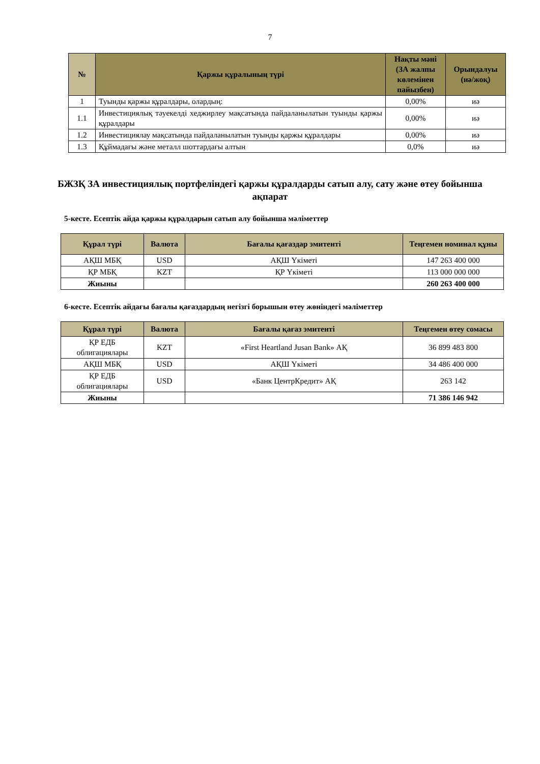7
| № | Қаржы құралының түрі | Нақты мәні (ЗА жалпы көлемінен пайызбен) | Орындалуы (иә/жоқ) |
| --- | --- | --- | --- |
| 1 | Туынды қаржы құралдары, олардың: | 0,00% | иә |
| 1.1 | Инвестициялық тәуекелді хеджирлеу мақсатында пайдаланылатын туынды қаржы құралдары | 0,00% | иә |
| 1.2 | Инвестициялау мақсатында пайдаланылатын туынды қаржы құралдары | 0,00% | иә |
| 1.3 | Құймадағы және металл шоттардағы алтын | 0,0% | иә |
БЖЗҚ ЗА инвестициялық портфеліндегі қаржы құралдарды сатып алу, сату және өтеу бойынша ақпарат
5-кесте. Есептік айда қаржы құралдарын сатып алу бойынша мәліметтер
| Құрал түрі | Валюта | Бағалы қағаздар эмитенті | Теңгемен номинал құны |
| --- | --- | --- | --- |
| АҚШ МБҚ | USD | АҚШ Үкіметі | 147 263 400 000 |
| ҚР МБҚ | KZT | ҚР Үкіметі | 113 000 000 000 |
| Жиыны | | | 260 263 400 000 |
6-кесте. Есептік айдағы бағалы қағаздардың негізгі борышын өтеу жөніндегі мәліметтер
| Құрал түрі | Валюта | Бағалы қағаз эмитенті | Теңгемен өтеу сомасы |
| --- | --- | --- | --- |
| ҚР ЕДБ облигациялары | KZT | «First Heartland Jusan Bank» АҚ | 36 899 483 800 |
| АҚШ МБҚ | USD | АҚШ Үкіметі | 34 486 400 000 |
| ҚР ЕДБ облигациялары | USD | «Банк ЦентрКредит» АҚ | 263 142 |
| Жиыны | | | 71 386 146 942 |